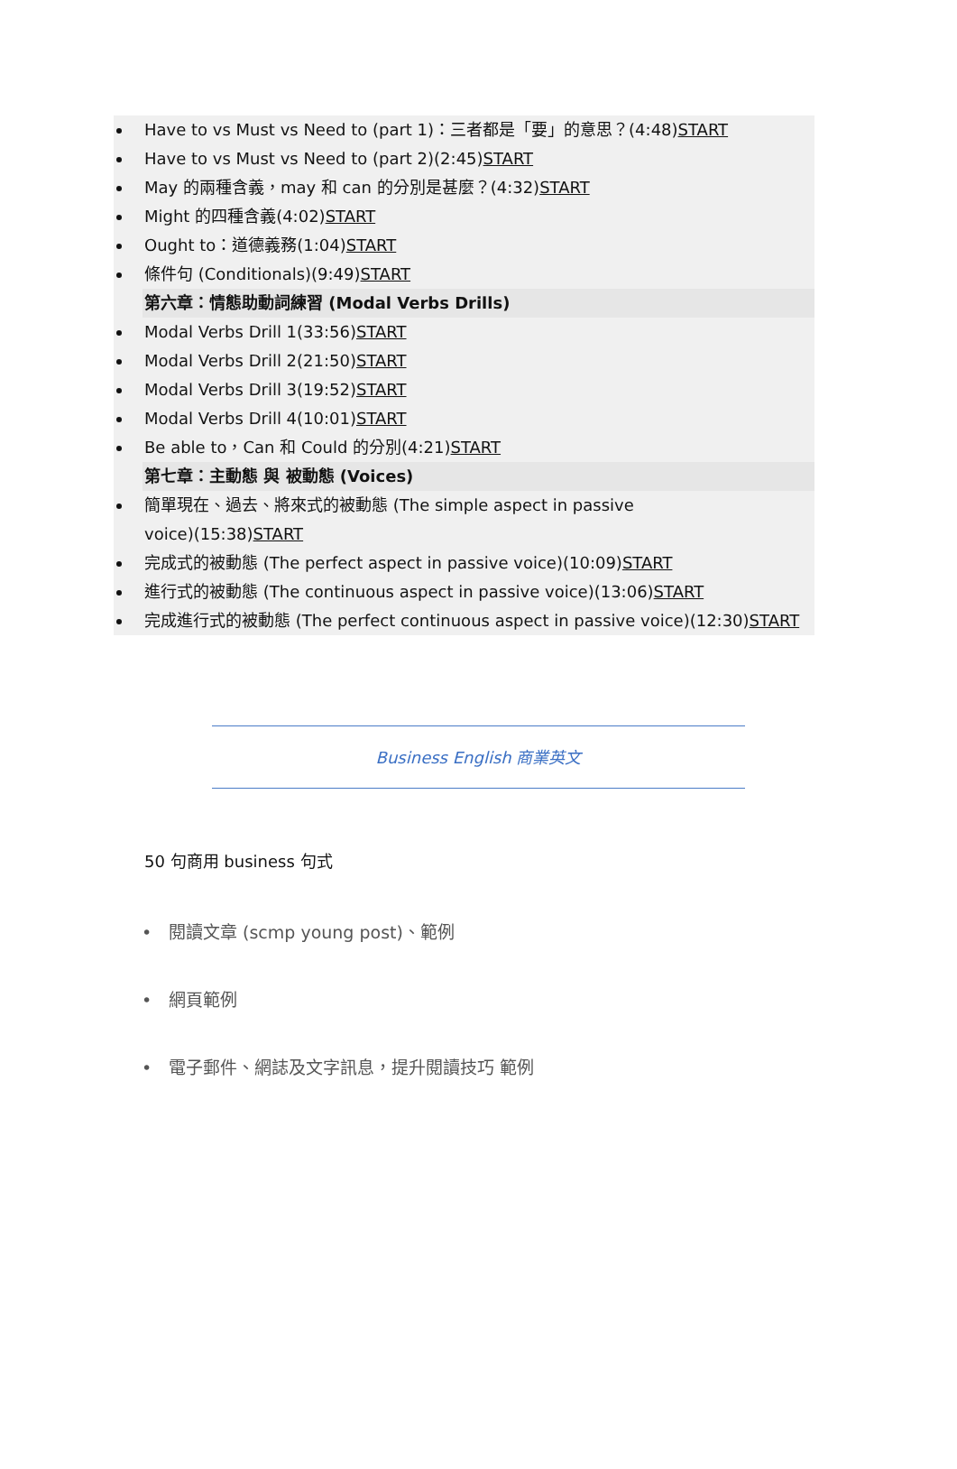Have to vs Must vs Need to (part 1)：三者都是「要」的意思？(4:48)START
Have to vs Must vs Need to (part 2)(2:45)START
May 的兩種含義，may 和 can 的分別是甚麼？(4:32)START
Might 的四種含義(4:02)START
Ought to：道德義務(1:04)START
條件句 (Conditionals)(9:49)START
第六章：情態助動詞練習 (Modal Verbs Drills)
Modal Verbs Drill 1(33:56)START
Modal Verbs Drill 2(21:50)START
Modal Verbs Drill 3(19:52)START
Modal Verbs Drill 4(10:01)START
Be able to，Can 和 Could 的分別(4:21)START
第七章：主動態 與 被動態 (Voices)
簡單現在、過去、將來式的被動態 (The simple aspect in passive
voice)(15:38)START
完成式的被動態 (The perfect aspect in passive voice)(10:09)START
進行式的被動態 (The continuous aspect in passive voice)(13:06)START
完成進行式的被動態 (The perfect continuous aspect in passive voice)(12:30)START
Business English 商業英文
50 句商用 business 句式
• 閱讀文章 (scmp young post)、範例
• 網頁範例
• 電子郵件、網誌及文字訊息，提升閱讀技巧 範例